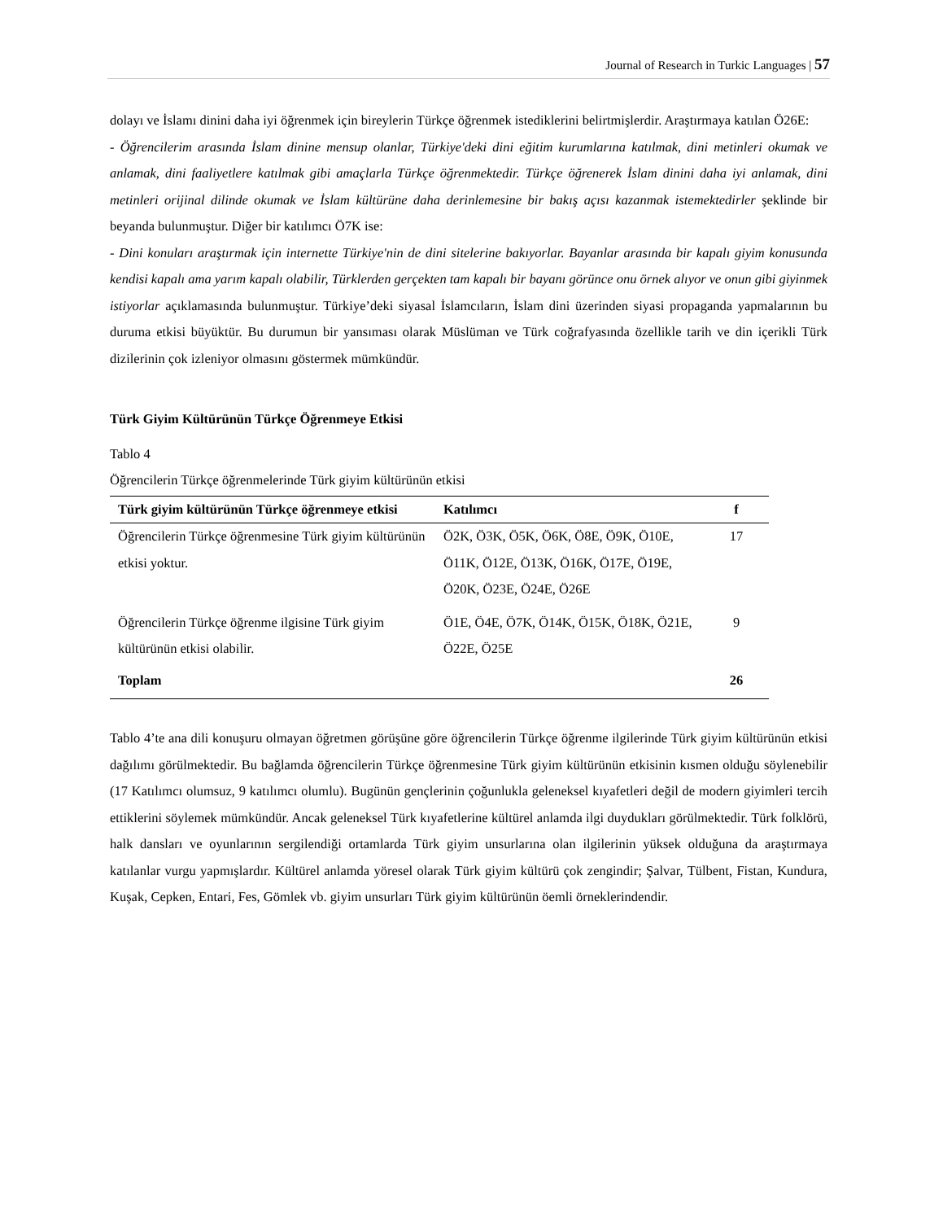Journal of Research in Turkic Languages | 57
dolayı ve İslamı dinini daha iyi öğrenmek için bireylerin Türkçe öğrenmek istediklerini belirtmişlerdir. Araştırmaya katılan Ö26E:
- Öğrencilerim arasında İslam dinine mensup olanlar, Türkiye'deki dini eğitim kurumlarına katılmak, dini metinleri okumak ve anlamak, dini faaliyetlere katılmak gibi amaçlarla Türkçe öğrenmektedir. Türkçe öğrenerek İslam dinini daha iyi anlamak, dini metinleri orijinal dilinde okumak ve İslam kültürüne daha derinlemesine bir bakış açısı kazanmak istemektedirler şeklinde bir beyanda bulunmuştur. Diğer bir katılımcı Ö7K ise:
- Dini konuları araştırmak için internette Türkiye'nin de dini sitelerine bakıyorlar. Bayanlar arasında bir kapalı giyim konusunda kendisi kapalı ama yarım kapalı olabilir, Türklerden gerçekten tam kapalı bir bayanı görünce onu örnek alıyor ve onun gibi giyinmek istiyorlar açıklamasında bulunmuştur. Türkiye’deki siyasal İslamcıların, İslam dini üzerinden siyasi propaganda yapmalarının bu duruma etkisi büyüktür. Bu durumun bir yansıması olarak Müslüman ve Türk coğrafyasında özellikle tarih ve din içerikli Türk dizilerinin çok izleniyor olmasını göstermek mümkündür.
Türk Giyim Kültürünün Türkçe Öğrenmeye Etkisi
Tablo 4
Öğrencilerin Türkçe öğrenmelerinde Türk giyim kültürünün etkisi
| Türk giyim kültürünün Türkçe öğrenmeye etkisi | Katılımcı | f |
| --- | --- | --- |
| Öğrencilerin Türkçe öğrenmesine Türk giyim kültürünün etkisi yoktur. | Ö2K, Ö3K, Ö5K, Ö6K, Ö8E, Ö9K, Ö10E, Ö11K, Ö12E, Ö13K, Ö16K, Ö17E, Ö19E, Ö20K, Ö23E, Ö24E, Ö26E | 17 |
| Öğrencilerin Türkçe öğrenme ilgisine Türk giyim kültürünün etkisi olabilir. | Ö1E, Ö4E, Ö7K, Ö14K, Ö15K, Ö18K, Ö21E, Ö22E, Ö25E | 9 |
| Toplam | | 26 |
Tablo 4’te ana dili konuşuru olmayan öğretmen görüşüne göre öğrencilerin Türkçe öğrenme ilgilerinde Türk giyim kültürünün etkisi dağılımı görülmektedir. Bu bağlamda öğrencilerin Türkçe öğrenmesine Türk giyim kültürünün etkisinin kısmen olduğu söylenebilir (17 Katılımcı olumsuz, 9 katılımcı olumlu). Bugünün gençlerinin çoğunlukla geleneksel kıyafetleri değil de modern giyimleri tercih ettiklerini söylemek mümkündür. Ancak geleneksel Türk kıyafetlerine kültürel anlamda ilgi duydukları görülmektedir. Türk folklörü, halk dansları ve oyunlarının sergilendiği ortamlarda Türk giyim unsurlarına olan ilgilerinin yüksek olduğuna da araştırmaya katılanlar vurgu yapmışlardır. Kültürel anlamda yöresel olarak Türk giyim kültürü çok zengindir; Şalvar, Tülbent, Fistan, Kundura, Kuşak, Cepken, Entari, Fes, Gömlek vb. giyim unsurları Türk giyim kültürünün öemli örneklerindendir.